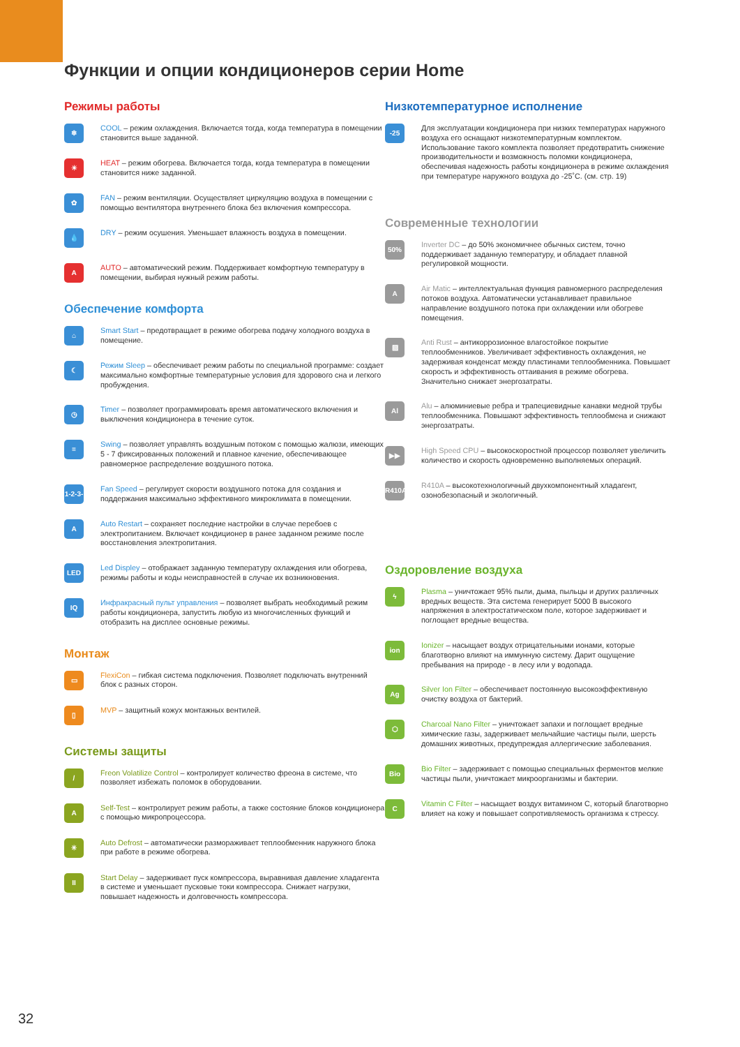Функции и опции кондиционеров серии Home
Режимы работы
❄
COOL – режим охлаждения. Включается тогда, когда температура в помещении становится выше заданной.
☀
HEAT – режим обогрева. Включается тогда, когда температура в помещении становится ниже заданной.
✿
FAN – режим вентиляции. Осуществляет циркуляцию воздуха в помещении с помощью вентилятора внутреннего блока без включения компрессора.
💧
DRY – режим осушения. Уменьшает влажность воздуха в помещении.
A
AUTO – автоматический режим. Поддерживает комфортную температуру в помещении, выбирая нужный режим работы.
Обеспечение комфорта
⌂
Smart Start – предотвращает в режиме обогрева подачу холодного воздуха в помещение.
☾
Режим Sleep – обеспечивает режим работы по специальной программе: создает максимально комфортные температурные условия для здорового сна и легкого пробуждения.
◷
Timer – позволяет программировать время автоматического включения и выключения кондиционера в течение суток.
≡
Swing – позволяет управлять воздушным потоком с помощью жалюзи, имеющих 5 - 7 фиксированных положений и плавное качение, обеспечивающее равномерное распределение воздушного потока.
1-2-3-4
Fan Speed – регулирует скорости воздушного потока для создания и поддержания максимально эффективного микроклимата в помещении.
A
Auto Restart – сохраняет последние настройки в случае перебоев с электропитанием. Включает кондиционер в ранее заданном режиме после восстановления электропитания.
LED
Led Displey – отображает заданную температуру охлаждения или обогрева, режимы работы и коды неисправностей в случае их возникновения.
IQ
Инфракрасный пульт управления – позволяет выбрать необходимый режим работы кондиционера, запустить любую из многочисленных функций и отобразить на дисплее основные режимы.
Монтаж
▭
FlexiCon – гибкая система подключения. Позволяет подключать внутренний блок с разных сторон.
▯
MVP – защитный кожух монтажных вентилей.
Системы защиты
/
Freon Volatilize Control – контролирует количество фреона в системе, что позволяет избежать поломок в оборудовании.
A
Self-Test – контролирует режим работы, а также состояние блоков кондиционера с помощью микропроцессора.
✳
Auto Defrost – автоматически размораживает теплообменник наружного блока при работе в режиме обогрева.
II
Start Delay – задерживает пуск компрессора, выравнивая давление хладагента в системе и уменьшает пусковые токи компрессора. Снижает нагрузки, повышает надежность и долговечность компрессора.
Низкотемпературное исполнение
-25
Для эксплуатации кондиционера при низких температурах наружного воздуха его оснащают низкотемпературным комплектом. Использование такого комплекта позволяет предотвратить снижение производительности и возможность поломки кондиционера, обеспечивая надежность работы кондиционера в режиме охлаждения при температуре наружного воздуха до -25˚С. (см. стр. 19)
Современные технологии
50%
Inverter DC – до 50% экономичнее обычных систем, точно поддерживает заданную температуру, и обладает плавной регулировкой мощности.
A
Air Matic – интеллектуальная функция равномерного распределения потоков воздуха. Автоматически устанавливает правильное направление воздушного потока при охлаждении или обогреве помещения.
▨
Anti Rust – антикоррозионное влагостойкое покрытие теплообменников. Увеличивает эффективность охлаждения, не задерживая конденсат между пластинами теплообменника. Повышает скорость и эффективность оттаивания в режиме обогрева. Значительно снижает энергозатраты.
Al
Alu – алюминиевые ребра и трапециевидные канавки медной трубы теплообменника. Повышают эффективность теплообмена и снижают энергозатраты.
▶▶
High Speed CPU – высокоскоростной процессор позволяет увеличить количество и скорость одновременно выполняемых операций.
R410A
R410A – высокотехнологичный двухкомпонентный хладагент, озонобезопасный и экологичный.
Оздоровление воздуха
ϟ
Plasma – уничтожает 95% пыли, дыма, пыльцы и других различных вредных веществ. Эта система генерирует 5000 В высокого напряжения в электростатическом поле, которое задерживает и поглощает вредные вещества.
ion
Ionizer – насыщает воздух отрицательными ионами, которые благотворно влияют на иммунную систему. Дарит ощущение пребывания на природе - в лесу или у водопада.
Ag
Silver Ion Filter – обеспечивает постоянную высокоэффективную очистку воздуха от бактерий.
⬡
Charcoal Nano Filter – уничтожает запахи и поглощает вредные химические газы, задерживает мельчайшие частицы пыли, шерсть домашних животных, предупреждая аллергические заболевания.
Bio
Bio Filter – задерживает с помощью специальных ферментов мелкие частицы пыли, уничтожает микроорганизмы и бактерии.
C
Vitamin C Filter – насыщает воздух витамином С, который благотворно влияет на кожу и повышает сопротивляемость организма к стрессу.
32